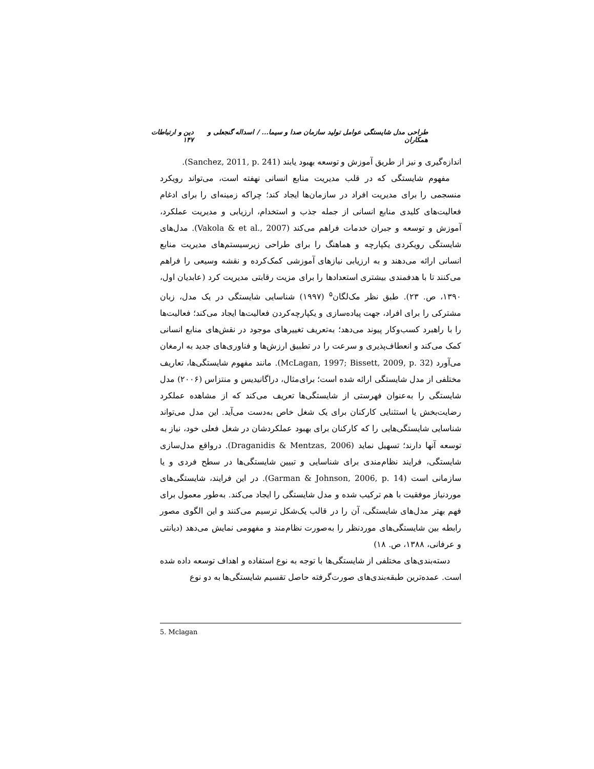طراحی مدل شایستگی عوامل تولید سازمان صدا و سیما... / اسداله گنجعلی و همکاران دین و ارتباطات ۱۴۷
اندازه‌گیری و نیز از طریق آموزش و توسعه بهبود یابند (Sanchez, 2011, p. 241).
مفهوم شایستگی که در قلب مدیریت منابع انسانی نهفته است، می‌تواند رویکرد منسجمی را برای مدیریت افراد در سازمان‌ها ایجاد کند؛ چراکه زمینه‌ای را برای ادغام فعالیت‌های کلیدی منابع انسانی از جمله جذب و استخدام، ارزیابی و مدیریت عملکرد، آموزش و توسعه و جبران خدمات فراهم می‌کند (Vakola & et al., 2007). مدل‌های شایستگی رویکردی یکپارچه و هماهنگ را برای طراحی زیرسیستم‌های مدیریت منابع انسانی ارائه می‌دهند و به ارزیابی نیازهای آموزشی کمک‌کرده و نقشه وسیعی را فراهم می‌کنند تا با هدفمندی بیشتری استعدادها را برای مزیت رقابتی مدیریت کرد (عابدیان اول، ۱۳۹۰، ص. ۲۳). طبق نظر مک‌لگان<sup>۵</sup> (۱۹۹۷) شناسایی شایستگی در یک مدل، زبان مشترکی را برای افراد، جهت پیاده‌سازی و یکپارچه‌کردن فعالیت‌ها ایجاد می‌کند؛ فعالیت‌ها را با راهبرد کسب‌وکار پیوند می‌دهد؛ به‌تعریف تغییرهای موجود در نقش‌های منابع انسانی کمک می‌کند و انعطاف‌پذیری و سرعت را در تطبیق ارزش‌ها و فناوری‌های جدید به ارمغان می‌آورد (McLagan, 1997; Bissett, 2009, p. 32). مانند مفهوم شایستگی‌ها، تعاریف مختلفی از مدل شایستگی ارائه شده است؛ برای‌مثال، دراگانیدیس و منتزاس (۲۰۰۶) مدل شایستگی را به‌عنوان فهرستی از شایستگی‌ها تعریف می‌کند که از مشاهده عملکرد رضایت‌بخش یا استثنایی کارکنان برای یک شغل خاص به‌دست می‌آید. این مدل می‌تواند شناسایی شایستگی‌هایی را که کارکنان برای بهبود عملکردشان در شغل فعلی خود، نیاز به توسعه آنها دارند؛ تسهیل نماید (Draganidis & Mentzas, 2006). درواقع مدل‌سازی شایستگی، فرایند نظام‌مندی برای شناسایی و تبیین شایستگی‌ها در سطح فردی و یا سازمانی است (Garman & Johnson, 2006, p. 14). در این فرایند، شایستگی‌های موردنیاز موفقیت با هم ترکیب شده و مدل شایستگی را ایجاد می‌کند. به‌طور معمول برای فهم بهتر مدل‌های شایستگی، آن را در قالب یک‌شکل ترسیم می‌کنند و این الگوی مصور رابطه بین شایستگی‌های موردنظر را به‌صورت نظام‌مند و مفهومی نمایش می‌دهد (دیانتی و عرفانی، ۱۳۸۸، ص. ۱۸)
دسته‌بندی‌های مختلفی از شایستگی‌ها با توجه به نوع استفاده و اهداف توسعه داده شده است. عمده‌ترین طبقه‌بندی‌های صورت‌گرفته حاصل تقسیم شایستگی‌ها به دو نوع
5. Mclagan